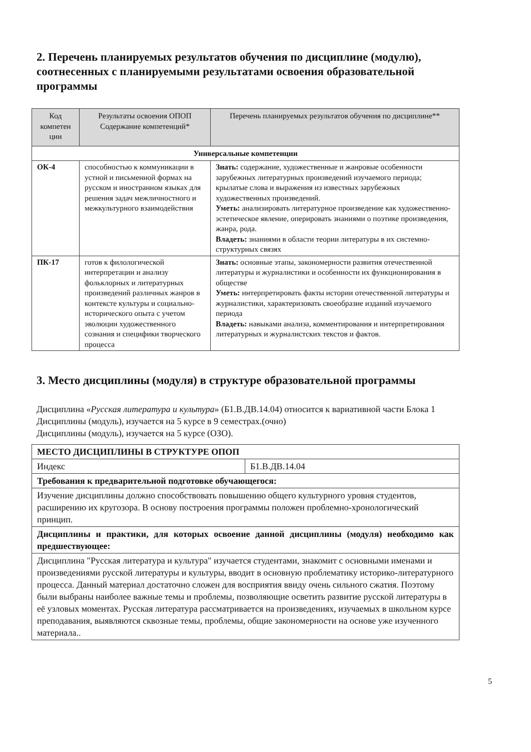2. Перечень планируемых результатов обучения по дисциплине (модулю), соотнесенных с планируемыми результатами освоения образовательной программы
| Код компетен ции | Результаты освоения ОПОП Содержание компетенций* | Перечень планируемых результатов обучения по дисциплине** |
| --- | --- | --- |
| Универсальные компетенции | | |
| ОК-4 | способностью к коммуникации в устной и письменной формах на русском и иностранном языках для решения задач межличностного и межкультурного взаимодействия | Знать: содержание, художественные и жанровые особенности зарубежных литературных произведений изучаемого периода; крылатые слова и выражения из известных зарубежных художественных произведений. Уметь: анализировать литературное произведение как художественно-эстетическое явление, оперировать знаниями о поэтике произведения, жанра, рода. Владеть: знаниями в области теории литературы в их системно-структурных связях |
| ПК-17 | готов к филологической интерпретации и анализу фольклорных и литературных произведений различных жанров в контексте культуры и социально-исторического опыта с учетом эволюции художественного сознания и специфики творческого процесса | Знать: основные этапы, закономерности развития отечественной литературы и журналистики и особенности их функционирования в обществе Уметь: интерпретировать факты истории отечественной литературы и журналистики, характеризовать своеобразие изданий изучаемого периода Владеть: навыками анализа, комментирования и интерпретирования литературных и журналистских текстов и фактов. |
3. Место дисциплины (модуля) в структуре образовательной программы
Дисциплина «Русская литература и культура» (Б1.В.ДВ.14.04) относится к вариативной части Блока 1
Дисциплины (модуль), изучается на 5 курсе в 9 семестрах.(очно)
Дисциплины (модуль), изучается на 5 курсе (ОЗО).
| МЕСТО ДИСЦИПЛИНЫ В СТРУКТУРЕ ОПОП | |
| Индекс | Б1.В.ДВ.14.04 |
| Требования к предварительной подготовке обучающегося: | |
| Изучение дисциплины должно способствовать повышению общего культурного уровня студентов, расширению их кругозора. В основу построения программы положен проблемно-хронологический принцип. | |
| Дисциплины и практики, для которых освоение данной дисциплины (модуля) необходимо как предшествующее: | |
| Дисциплина "Русская литература и культура" изучается студентами, знакомит с основными именами и произведениями русской литературы и культуры, вводит в основную проблематику историко-литературного процесса. Данный материал достаточно сложен для восприятия ввиду очень сильного сжатия. Поэтому были выбраны наиболее важные темы и проблемы, позволяющие осветить развитие русской литературы в её узловых моментах. Русская литература рассматривается на произведениях, изучаемых в школьном курсе преподавания, выявляются сквозные темы, проблемы, общие закономерности на основе уже изученного материала.. | |
5